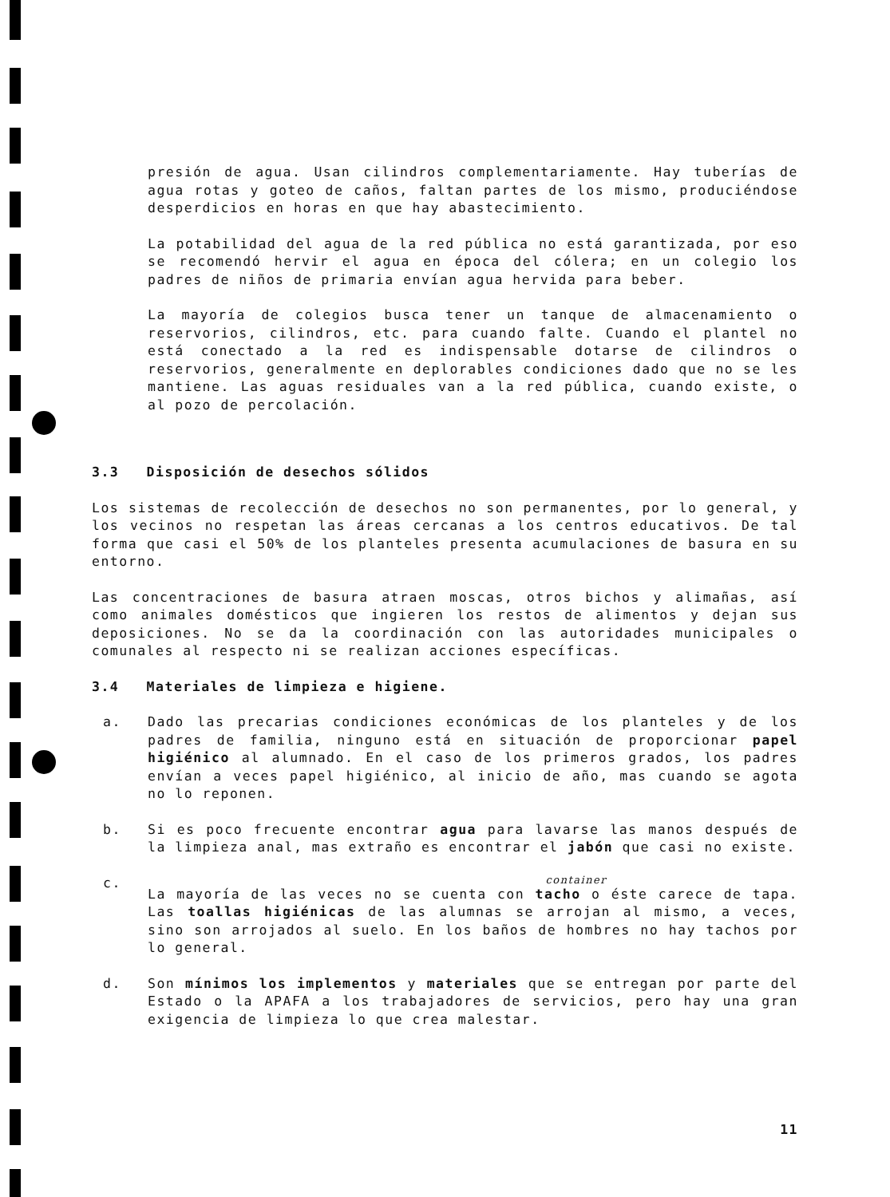presión de agua. Usan cilindros complementariamente. Hay tuberías de agua rotas y goteo de caños, faltan partes de los mismo, produciéndose desperdicios en horas en que hay abastecimiento.
La potabilidad del agua de la red pública no está garantizada, por eso se recomendó hervir el agua en época del cólera; en un colegio los padres de niños de primaria envían agua hervida para beber.
La mayoría de colegios busca tener un tanque de almacenamiento o reservorios, cilindros, etc. para cuando falte. Cuando el plantel no está conectado a la red es indispensable dotarse de cilindros o reservorios, generalmente en deplorables condiciones dado que no se les mantiene. Las aguas residuales van a la red pública, cuando existe, o al pozo de percolación.
3.3 Disposición de desechos sólidos
Los sistemas de recolección de desechos no son permanentes, por lo general, y los vecinos no respetan las áreas cercanas a los centros educativos. De tal forma que casi el 50% de los planteles presenta acumulaciones de basura en su entorno.
Las concentraciones de basura atraen moscas, otros bichos y alimañas, así como animales domésticos que ingieren los restos de alimentos y dejan sus deposiciones. No se da la coordinación con las autoridades municipales o comunales al respecto ni se realizan acciones específicas.
3.4 Materiales de limpieza e higiene.
a. Dado las precarias condiciones económicas de los planteles y de los padres de familia, ninguno está en situación de proporcionar papel higiénico al alumnado. En el caso de los primeros grados, los padres envían a veces papel higiénico, al inicio de año, mas cuando se agota no lo reponen.
b. Si es poco frecuente encontrar agua para lavarse las manos después de la limpieza anal, mas extraño es encontrar el jabón que casi no existe.
c.
container
La mayoría de las veces no se cuenta con tacho o éste carece de tapa. Las toallas higiénicas de las alumnas se arrojan al mismo, a veces, sino son arrojados al suelo. En los baños de hombres no hay tachos por lo general.
d. Son mínimos los implementos y materiales que se entregan por parte del Estado o la APAFA a los trabajadores de servicios, pero hay una gran exigencia de limpieza lo que crea malestar.
11